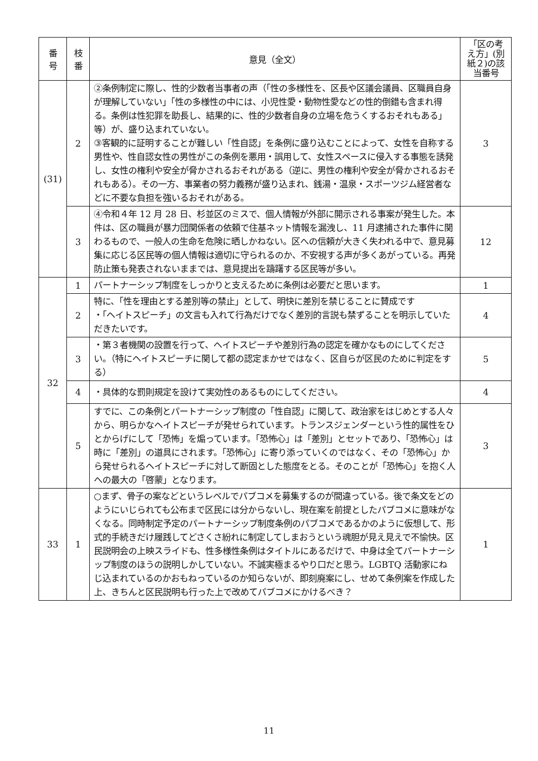| 番 号 | 枝 番 | 意見（全文） | 「区の考え方」(別紙２)の該当番号 |
| --- | --- | --- | --- |
| (31) | 2 | ②条例制定に際し、性的少数者当事者の声（「性の多様性を、区長や区議会議員、区職員自身が理解していない」「性の多様性の中には、小児性愛・動物性愛などの性的倒錯も含まれ得る。条例は性犯罪を助長し、結果的に、性的少数者自身の立場を危うくするおそれもある」等）が、盛り込まれていない。 ③客観的に証明することが難しい「性自認」を条例に盛り込むことによって、女性を自称する男性や、性自認女性の男性がこの条例を悪用・誤用して、女性スペースに侵入する事態を誘発し、女性の権利や安全が脅かされるおそれがある（逆に、男性の権利や安全が脅かされるおそれもある）。その一方、事業者の努力義務が盛り込まれ、銭湯・温泉・スポーツジム経営者などに不要な負担を強いるおそれがある。 | 3 |
| | 3 | ④令和４年 12 月 28 日、杉並区のミスで、個人情報が外部に開示される事案が発生した。本件は、区の職員が暴力団関係者の依頼で住基ネット情報を漏洩し、11 月逮捕された事件に関わるもので、一般人の生命を危険に晒しかねない。区への信頼が大きく失われる中で、意見募集に応じる区民等の個人情報は適切に守られるのか、不安視する声が多くあがっている。再発防止策も発表されないままでは、意見提出を躊躇する区民等が多い。 | 12 |
| 32 | 1 | パートナーシップ制度をしっかりと支えるために条例は必要だと思います。 | 1 |
| | 2 | 特に、「性を理由とする差別等の禁止」として、明快に差別を禁じることに賛成です ・「ヘイトスピーチ」の文言も入れて行為だけでなく差別的言説も禁ずることを明示していただきたいです。 | 4 |
| | 3 | ・第３者機関の設置を行って、ヘイトスピーチや差別行為の認定を確かなものにしてください。（特にヘイトスピーチに関して都の認定まかせではなく、区自らが区民のために判定をする） | 5 |
| | 4 | ・具体的な罰則規定を設けて実効性のあるものにしてください。 | 4 |
| | 5 | すでに、この条例とパートナーシップ制度の「性自認」に関して、政治家をはじめとする人々から、明らかなヘイトスピーチが発せられています。トランスジェンダーという性的属性をひとからげにして「恐怖」を煽っています。「恐怖心」は「差別」とセットであり、「恐怖心」は時に「差別」の道具にされます。「恐怖心」に寄り添っていくのではなく、その「恐怖心」から発せられるヘイトスピーチに対して断固とした態度をとる。そのことが「恐怖心」を抱く人への最大の「啓蒙」となります。 | 3 |
| 33 | 1 | ○まず、骨子の案などというレベルでパブコメを募集するのが間違っている。後で条文をどのようにいじられても公布まで区民には分からないし、現在案を前提としたパブコメに意味がなくなる。同時制定予定のパートナーシップ制度条例のパブコメであるかのように仮想して、形式的手続きだけ履践してどさくさ紛れに制定してしまおうという魂胆が見え見えで不愉快。区民説明会の上映スライドも、性多様性条例はタイトルにあるだけで、中身は全てパートナーシップ制度のほうの説明しかしていない。不誠実極まるやり口だと思う。LGBTQ 活動家にねじ込まれているのかおもねっているのか知らないが、即刻廃案にし、せめて条例案を作成した上、きちんと区民説明も行った上で改めてパブコメにかけるべき？ | 1 |
11